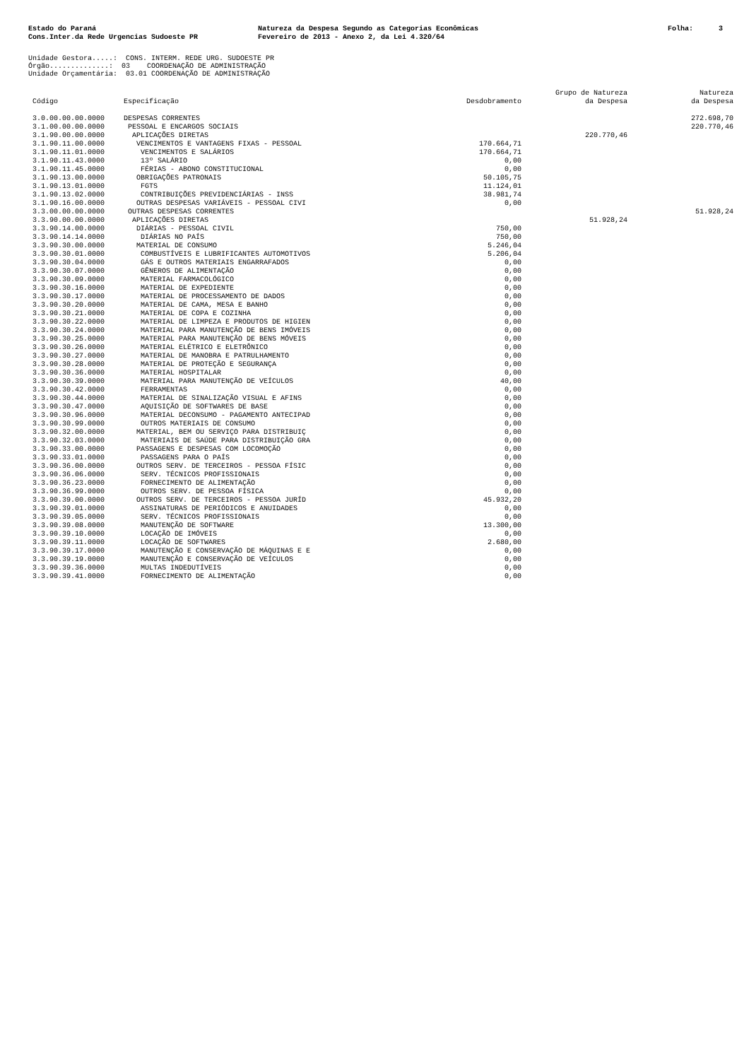Estado do Paraná Cons.Inter.da Rede Urgencias Sudoeste PR
Natureza da Despesa Segundo as Categorias Econômicas Fevereiro de 2013 - Anexo 2, da Lei 4.320/64
Folha: 3
Unidade Gestora.....: CONS. INTERM. REDE URG. SUDOESTE PR Órgão..............: 03 COORDENAÇÃO DE ADMINISTRAÇÃO Unidade Orçamentária: 03.01 COORDENAÇÃO DE ADMINISTRAÇÃO
| Código | Especificação | Desdobramento | Grupo de Natureza da Despesa | Natureza da Despesa |
| --- | --- | --- | --- | --- |
| 3.0.00.00.00.0000 | DESPESAS CORRENTES | | | 272.698,70 |
| 3.1.00.00.00.0000 | PESSOAL E ENCARGOS SOCIAIS | | | 220.770,46 |
| 3.1.90.00.00.0000 | APLICAÇÕES DIRETAS | | 220.770,46 | |
| 3.1.90.11.00.0000 | VENCIMENTOS E VANTAGENS FIXAS - PESSOAL | 170.664,71 | | |
| 3.1.90.11.01.0000 | VENCIMENTOS E SALÁRIOS | 170.664,71 | | |
| 3.1.90.11.43.0000 | 13º SALÁRIO | 0,00 | | |
| 3.1.90.11.45.0000 | FÉRIAS - ABONO CONSTITUCIONAL | 0,00 | | |
| 3.1.90.13.00.0000 | OBRIGAÇÕES PATRONAIS | 50.105,75 | | |
| 3.1.90.13.01.0000 | FGTS | 11.124,01 | | |
| 3.1.90.13.02.0000 | CONTRIBUIÇÕES PREVIDENCIÁRIAS - INSS | 38.981,74 | | |
| 3.1.90.16.00.0000 | OUTRAS DESPESAS VARIÁVEIS - PESSOAL CIVI | 0,00 | | |
| 3.3.00.00.00.0000 | OUTRAS DESPESAS CORRENTES | | | 51.928,24 |
| 3.3.90.00.00.0000 | APLICAÇÕES DIRETAS | | 51.928,24 | |
| 3.3.90.14.00.0000 | DIÁRIAS - PESSOAL CIVIL | 750,00 | | |
| 3.3.90.14.14.0000 | DIÁRIAS NO PAÍS | 750,00 | | |
| 3.3.90.30.00.0000 | MATERIAL DE CONSUMO | 5.246,04 | | |
| 3.3.90.30.01.0000 | COMBUSTÍVEIS E LUBRIFICANTES AUTOMOTIVOS | 5.206,04 | | |
| 3.3.90.30.04.0000 | GÁS E OUTROS MATERIAIS ENGARRAFADOS | 0,00 | | |
| 3.3.90.30.07.0000 | GÊNEROS DE ALIMENTAÇÃO | 0,00 | | |
| 3.3.90.30.09.0000 | MATERIAL FARMACOLÓGICO | 0,00 | | |
| 3.3.90.30.16.0000 | MATERIAL DE EXPEDIENTE | 0,00 | | |
| 3.3.90.30.17.0000 | MATERIAL DE PROCESSAMENTO DE DADOS | 0,00 | | |
| 3.3.90.30.20.0000 | MATERIAL DE CAMA, MESA E BANHO | 0,00 | | |
| 3.3.90.30.21.0000 | MATERIAL DE COPA E COZINHA | 0,00 | | |
| 3.3.90.30.22.0000 | MATERIAL DE LIMPEZA E PRODUTOS DE HIGIEN | 0,00 | | |
| 3.3.90.30.24.0000 | MATERIAL PARA MANUTENÇÃO DE BENS IMÓVEIS | 0,00 | | |
| 3.3.90.30.25.0000 | MATERIAL PARA MANUTENÇÃO DE BENS MÓVEIS | 0,00 | | |
| 3.3.90.30.26.0000 | MATERIAL ELÉTRICO E ELETRÔNICO | 0,00 | | |
| 3.3.90.30.27.0000 | MATERIAL DE MANOBRA E PATRULHAMENTO | 0,00 | | |
| 3.3.90.30.28.0000 | MATERIAL DE PROTEÇÃO E SEGURANÇA | 0,00 | | |
| 3.3.90.30.36.0000 | MATERIAL HOSPITALAR | 0,00 | | |
| 3.3.90.30.39.0000 | MATERIAL PARA MANUTENÇÃO DE VEÍCULOS | 40,00 | | |
| 3.3.90.30.42.0000 | FERRAMENTAS | 0,00 | | |
| 3.3.90.30.44.0000 | MATERIAL DE SINALIZAÇÃO VISUAL E AFINS | 0,00 | | |
| 3.3.90.30.47.0000 | AQUISIÇÃO DE SOFTWARES DE BASE | 0,00 | | |
| 3.3.90.30.96.0000 | MATERIAL DECONSUMO - PAGAMENTO ANTECIPAD | 0,00 | | |
| 3.3.90.30.99.0000 | OUTROS MATERIAIS DE CONSUMO | 0,00 | | |
| 3.3.90.32.00.0000 | MATERIAL, BEM OU SERVIÇO PARA DISTRIBUIÇ | 0,00 | | |
| 3.3.90.32.03.0000 | MATERIAIS DE SAÚDE PARA DISTRIBUIÇÃO GRA | 0,00 | | |
| 3.3.90.33.00.0000 | PASSAGENS E DESPESAS COM LOCOMOÇÃO | 0,00 | | |
| 3.3.90.33.01.0000 | PASSAGENS PARA O PAÍS | 0,00 | | |
| 3.3.90.36.00.0000 | OUTROS SERV. DE TERCEIROS - PESSOA FÍSIC | 0,00 | | |
| 3.3.90.36.06.0000 | SERV. TÉCNICOS PROFISSIONAIS | 0,00 | | |
| 3.3.90.36.23.0000 | FORNECIMENTO DE ALIMENTAÇÃO | 0,00 | | |
| 3.3.90.36.99.0000 | OUTROS SERV. DE PESSOA FÍSICA | 0,00 | | |
| 3.3.90.39.00.0000 | OUTROS SERV. DE TERCEIROS - PESSOA JURÍD | 45.932,20 | | |
| 3.3.90.39.01.0000 | ASSINATURAS DE PERIÓDICOS E ANUIDADES | 0,00 | | |
| 3.3.90.39.05.0000 | SERV. TÉCNICOS PROFISSIONAIS | 0,00 | | |
| 3.3.90.39.08.0000 | MANUTENÇÃO DE SOFTWARE | 13.300,00 | | |
| 3.3.90.39.10.0000 | LOCAÇÃO DE IMÓVEIS | 0,00 | | |
| 3.3.90.39.11.0000 | LOCAÇÃO DE SOFTWARES | 2.680,00 | | |
| 3.3.90.39.17.0000 | MANUTENÇÃO E CONSERVAÇÃO DE MÁQUINAS E E | 0,00 | | |
| 3.3.90.39.19.0000 | MANUTENÇÃO E CONSERVAÇÃO DE VEÍCULOS | 0,00 | | |
| 3.3.90.39.36.0000 | MULTAS INDEDUTÍVEIS | 0,00 | | |
| 3.3.90.39.41.0000 | FORNECIMENTO DE ALIMENTAÇÃO | 0,00 | | |